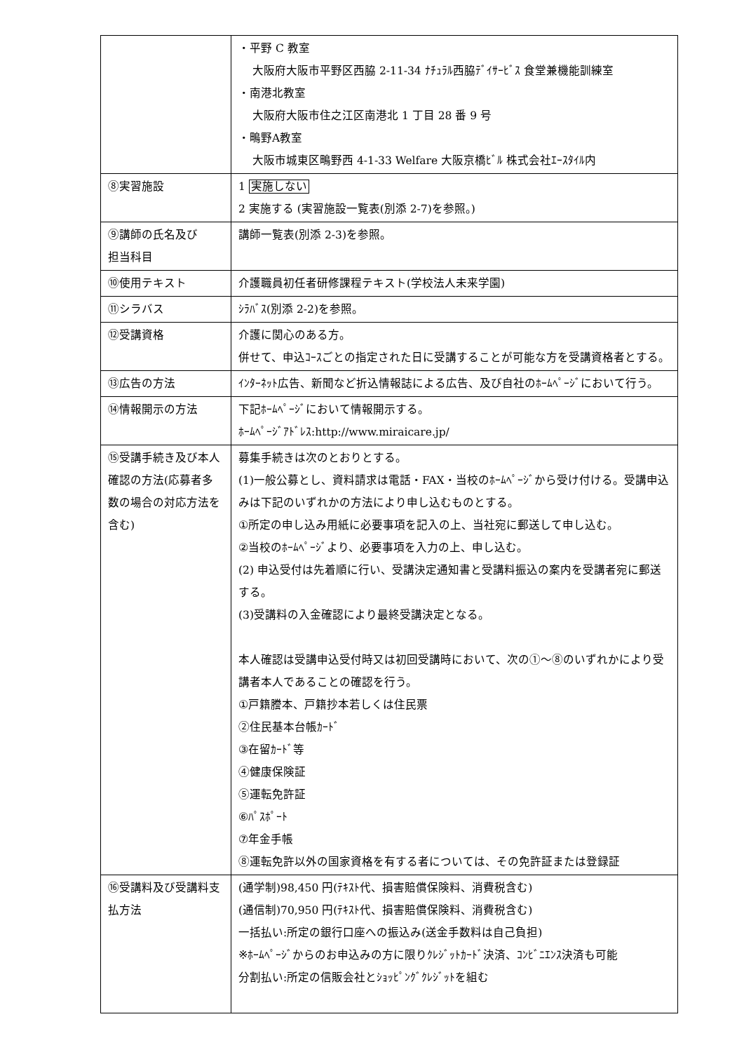| | ・平野 C 教室 大阪府大阪市平野区西脇 2-11-34 ﾅﾁｭﾗﾙ西脇ﾃﾞｲｻｰﾋﾞｽ 食堂兼機能訓練室 ・南港北教室 大阪府大阪市住之江区南港北 1 丁目 28 番 9 号 ・鴫野A教室 大阪市城東区鴫野西 4-1-33 Welfare 大阪京橋ﾋﾞﾙ 株式会社ｴｰｽﾀｲﾙ内 |
| ⑧実習施設 | 1 実施しない 2 実施する (実習施設一覧表(別添 2-7)を参照。) |
| ⑨講師の氏名及び 担当科目 | 講師一覧表(別添 2-3)を参照。 |
| ⑩使用テキスト | 介護職員初任者研修課程テキスト(学校法人未来学園) |
| ⑪シラバス | ｼﾗﾊﾞｽ(別添 2-2)を参照。 |
| ⑫受講資格 | 介護に関心のある方。 併せて、申込ｺｰｽごとの指定された日に受講することが可能な方を受講資格者とする。 |
| ⑬広告の方法 | ｲﾝﾀｰﾈｯﾄ広告、新聞など折込情報誌による広告、及び自社のﾎｰﾑﾍﾟｰｼﾞにおいて行う。 |
| ⑭情報開示の方法 | 下記ﾎｰﾑﾍﾟｰｼﾞにおいて情報開示する。 ﾎｰﾑﾍﾟｰｼﾞｱﾄﾞﾚｽ:http://www.miraicare.jp/ |
| ⑮受講手続き及び本人確認の方法(応募者多数の場合の対応方法を含む) | 募集手続きは次のとおりとする。 (1)一般公募とし、資料請求は電話・FAX・当校のﾎｰﾑﾍﾟｰｼﾞから受け付ける。受講申込みは下記のいずれかの方法により申し込むものとする。 ①所定の申し込み用紙に必要事項を記入の上、当社宛に郵送して申し込む。 ②当校のﾎｰﾑﾍﾟｰｼﾞより、必要事項を入力の上、申し込む。 (2) 申込受付は先着順に行い、受講決定通知書と受講料振込の案内を受講者宛に郵送する。 (3)受講料の入金確認により最終受講決定となる。 本人確認は受講申込受付時又は初回受講時において、次の①～⑧のいずれかにより受講者本人であることの確認を行う。 ①戸籍謄本、戸籍抄本若しくは住民票 ②住民基本台帳ｶｰﾄﾞ ③在留ｶｰﾄﾞ等 ④健康保険証 ⑤運転免許証 ⑥ﾊﾟｽﾎﾟｰﾄ ⑦年金手帳 ⑧運転免許以外の国家資格を有する者については、その免許証または登録証 |
| ⑯受講料及び受講料支払方法 | (通学制)98,450 円(ﾃｷｽﾄ代、損害賠償保険料、消費税含む) (通信制)70,950 円(ﾃｷｽﾄ代、損害賠償保険料、消費税含む) 一括払い:所定の銀行口座への振込み(送金手数料は自己負担) ※ﾎｰﾑﾍﾟｰｼﾞからのお申込みの方に限りｸﾚｼﾞｯﾄｶｰﾄﾞ決済、ｺﾝﾋﾞﾆｴﾝｽ決済も可能 分割払い:所定の信販会社とｼｮｯﾋﾟﾝｸﾞｸﾚｼﾞｯﾄを組む |